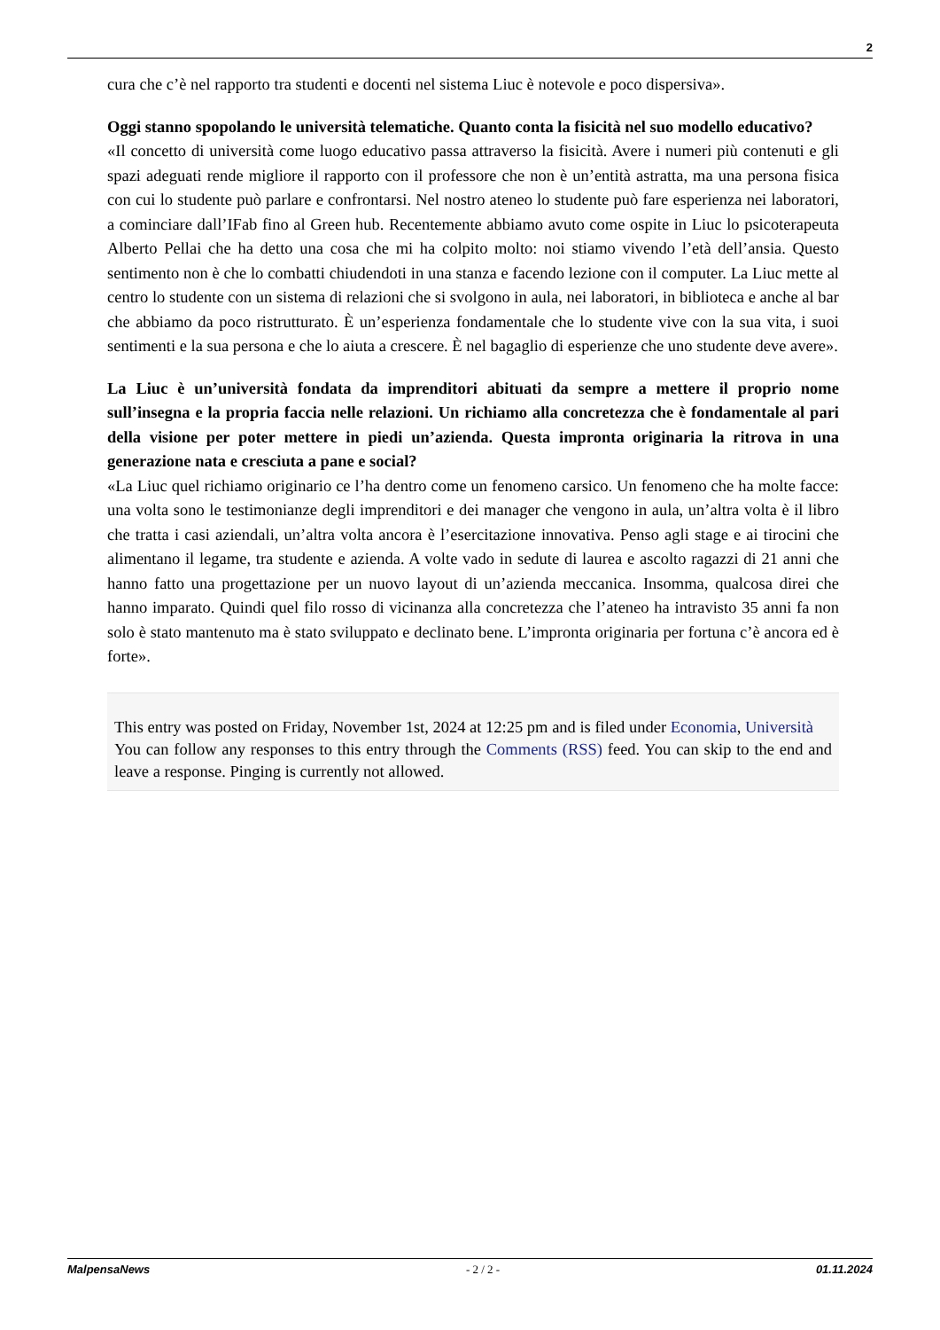2
cura che c’è nel rapporto tra studenti e docenti nel sistema Liuc è notevole e poco dispersiva».
Oggi stanno spopolando le università telematiche. Quanto conta la fisicità nel suo modello educativo?
«Il concetto di università come luogo educativo passa attraverso la fisicità. Avere i numeri più contenuti e gli spazi adeguati rende migliore il rapporto con il professore che non è un’entità astratta, ma una persona fisica con cui lo studente può parlare e confrontarsi. Nel nostro ateneo lo studente può fare esperienza nei laboratori, a cominciare dall’IFab fino al Green hub. Recentemente abbiamo avuto come ospite in Liuc lo psicoterapeuta Alberto Pellai che ha detto una cosa che mi ha colpito molto: noi stiamo vivendo l’età dell’ansia. Questo sentimento non è che lo combatti chiudendoti in una stanza e facendo lezione con il computer. La Liuc mette al centro lo studente con un sistema di relazioni che si svolgono in aula, nei laboratori, in biblioteca e anche al bar che abbiamo da poco ristrutturato. È un’esperienza fondamentale che lo studente vive con la sua vita, i suoi sentimenti e la sua persona e che lo aiuta a crescere. È nel bagaglio di esperienze che uno studente deve avere».
La Liuc è un’università fondata da imprenditori abituati da sempre a mettere il proprio nome sull’insegna e la propria faccia nelle relazioni. Un richiamo alla concretezza che è fondamentale al pari della visione per poter mettere in piedi un’azienda. Questa impronta originaria la ritrova in una generazione nata e cresciuta a pane e social?
«La Liuc quel richiamo originario ce l’ha dentro come un fenomeno carsico. Un fenomeno che ha molte facce: una volta sono le testimonianze degli imprenditori e dei manager che vengono in aula, un’altra volta è il libro che tratta i casi aziendali, un’altra volta ancora è l’esercitazione innovativa. Penso agli stage e ai tirocini che alimentano il legame, tra studente e azienda. A volte vado in sedute di laurea e ascolto ragazzi di 21 anni che hanno fatto una progettazione per un nuovo layout di un’azienda meccanica. Insomma, qualcosa direi che hanno imparato. Quindi quel filo rosso di vicinanza alla concretezza che l’ateneo ha intravisto 35 anni fa non solo è stato mantenuto ma è stato sviluppato e declinato bene. L’impronta originaria per fortuna c’è ancora ed è forte».
This entry was posted on Friday, November 1st, 2024 at 12:25 pm and is filed under Economia, Università
You can follow any responses to this entry through the Comments (RSS) feed. You can skip to the end and leave a response. Pinging is currently not allowed.
MalpensaNews - 2 / 2 - 01.11.2024